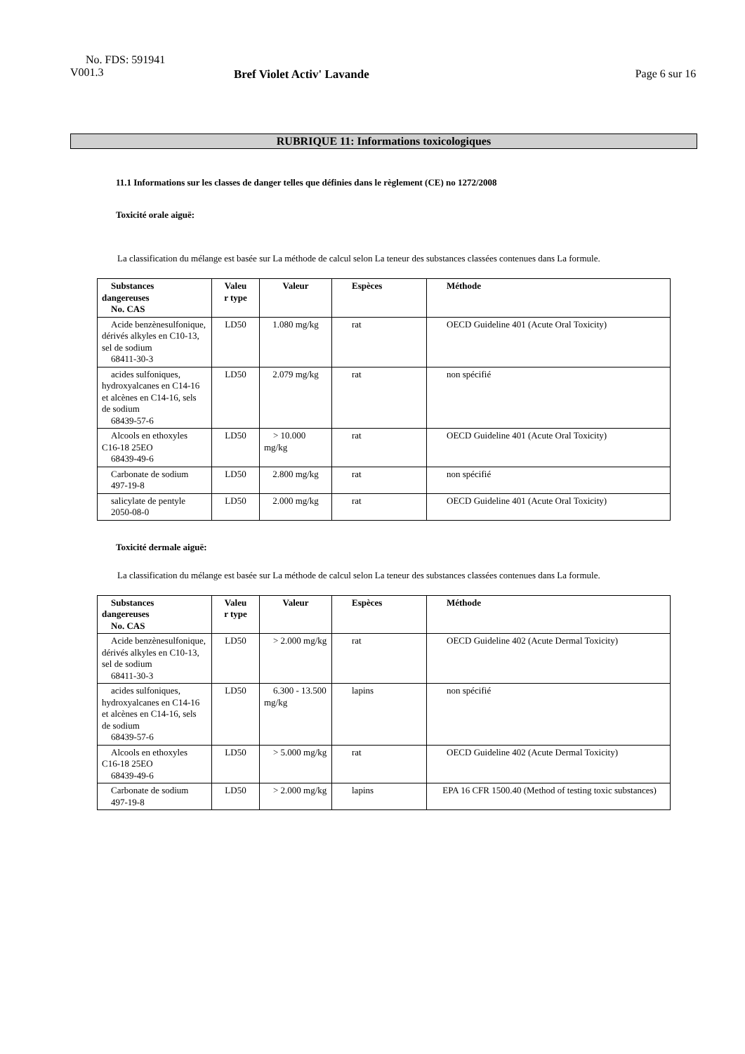No. FDS: 591941
V001.3
Bref Violet Activ' Lavande
Page 6 sur 16
RUBRIQUE 11: Informations toxicologiques
11.1 Informations sur les classes de danger telles que définies dans le règlement (CE) no 1272/2008
Toxicité orale aiguë:
La classification du mélange est basée sur La méthode de calcul selon La teneur des substances classées contenues dans La formule.
| Substances dangereuses No. CAS | Valeu r type | Valeur | Espèces | Méthode |
| --- | --- | --- | --- | --- |
| Acide benzènesulfonique, dérivés alkyles en C10-13, sel de sodium 68411-30-3 | LD50 | 1.080 mg/kg | rat | OECD Guideline 401 (Acute Oral Toxicity) |
| acides sulfoniques, hydroxyalcanes en C14-16 et alcènes en C14-16, sels de sodium 68439-57-6 | LD50 | 2.079 mg/kg | rat | non spécifié |
| Alcools en ethoxyles C16-18 25EO 68439-49-6 | LD50 | > 10.000 mg/kg | rat | OECD Guideline 401 (Acute Oral Toxicity) |
| Carbonate de sodium 497-19-8 | LD50 | 2.800 mg/kg | rat | non spécifié |
| salicylate de pentyle 2050-08-0 | LD50 | 2.000 mg/kg | rat | OECD Guideline 401 (Acute Oral Toxicity) |
Toxicité dermale aiguë:
La classification du mélange est basée sur La méthode de calcul selon La teneur des substances classées contenues dans La formule.
| Substances dangereuses No. CAS | Valeu r type | Valeur | Espèces | Méthode |
| --- | --- | --- | --- | --- |
| Acide benzènesulfonique, dérivés alkyles en C10-13, sel de sodium 68411-30-3 | LD50 | > 2.000 mg/kg | rat | OECD Guideline 402 (Acute Dermal Toxicity) |
| acides sulfoniques, hydroxyalcanes en C14-16 et alcènes en C14-16, sels de sodium 68439-57-6 | LD50 | 6.300 - 13.500 mg/kg | lapins | non spécifié |
| Alcools en ethoxyles C16-18 25EO 68439-49-6 | LD50 | > 5.000 mg/kg | rat | OECD Guideline 402 (Acute Dermal Toxicity) |
| Carbonate de sodium 497-19-8 | LD50 | > 2.000 mg/kg | lapins | EPA 16 CFR 1500.40 (Method of testing toxic substances) |